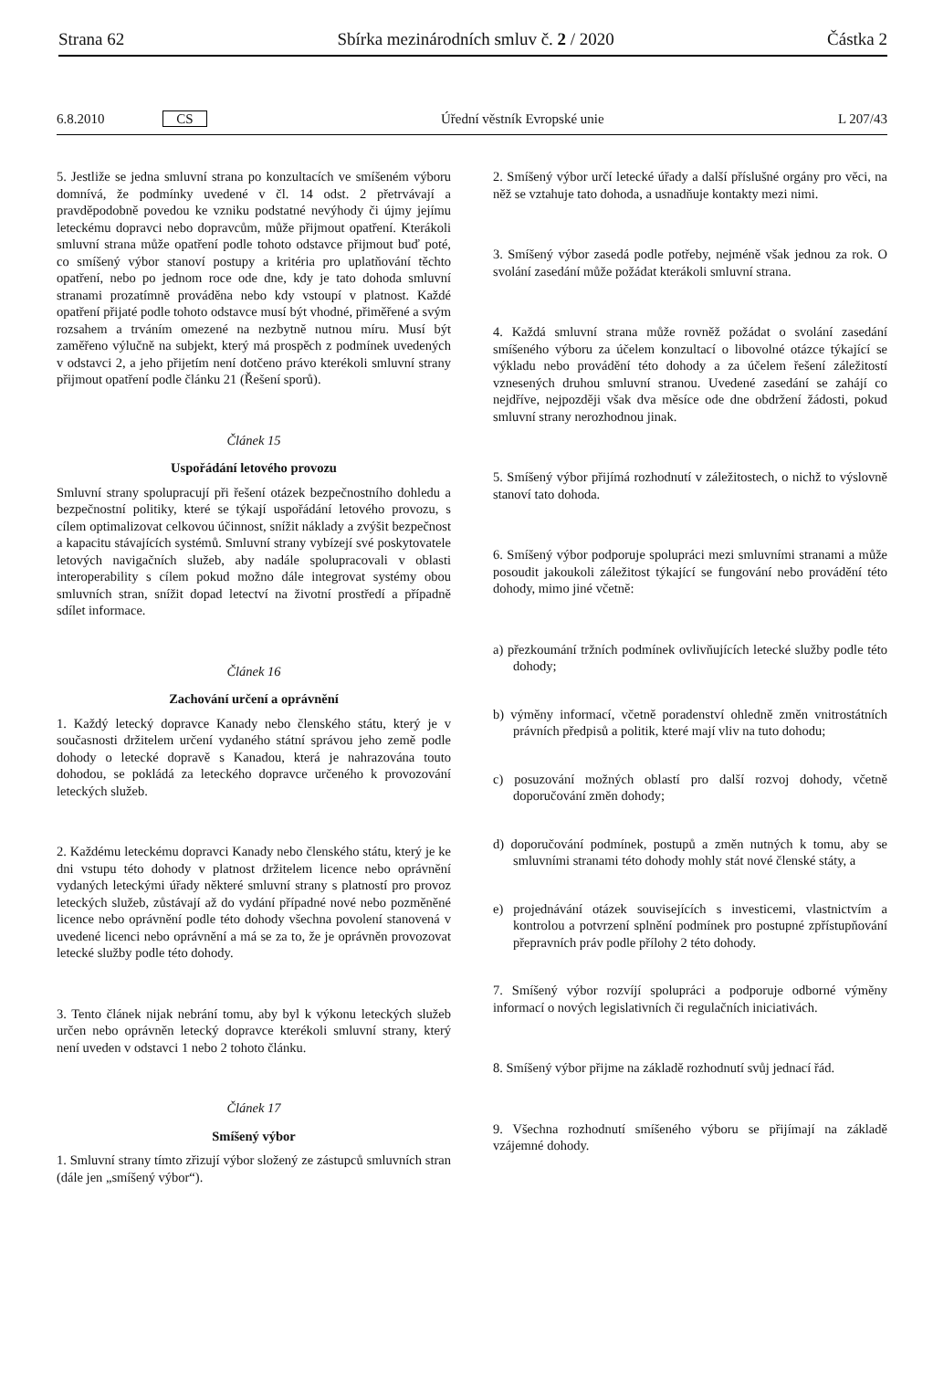Strana 62 Sbírka mezinárodních smluv č. 2 / 2020 Částka 2
6.8.2010 CS Úřední věstník Evropské unie L 207/43
5. Jestliže se jedna smluvní strana po konzultacích ve smíšeném výboru domnívá, že podmínky uvedené v čl. 14 odst. 2 přetrvávají a pravděpodobně povedou ke vzniku podstatné nevýhody či újmy jejímu leteckému dopravci nebo dopravcům, může přijmout opatření. Kterákoli smluvní strana může opatření podle tohoto odstavce přijmout buď poté, co smíšený výbor stanoví postupy a kritéria pro uplatňování těchto opatření, nebo po jednom roce ode dne, kdy je tato dohoda smluvní stranami prozatímně prováděna nebo kdy vstoupí v platnost. Každé opatření přijaté podle tohoto odstavce musí být vhodné, přiměřené a svým rozsahem a trváním omezené na nezbytně nutnou míru. Musí být zaměřeno výlučně na subjekt, který má prospěch z podmínek uvedených v odstavci 2, a jeho přijetím není dotčeno právo kterékoli smluvní strany přijmout opatření podle článku 21 (Řešení sporů).
Článek 15
Uspořádání letového provozu
Smluvní strany spolupracují při řešení otázek bezpečnostního dohledu a bezpečnostní politiky, které se týkají uspořádání letového provozu, s cílem optimalizovat celkovou účinnost, snížit náklady a zvýšit bezpečnost a kapacitu stávajících systémů. Smluvní strany vybízejí své poskytovatele letových navigačních služeb, aby nadále spolupracovali v oblasti interoperability s cílem pokud možno dále integrovat systémy obou smluvních stran, snížit dopad letectví na životní prostředí a případně sdílet informace.
Článek 16
Zachování určení a oprávnění
1. Každý letecký dopravce Kanady nebo členského státu, který je v současnosti držitelem určení vydaného státní správou jeho země podle dohody o letecké dopravě s Kanadou, která je nahrazována touto dohodou, se pokládá za leteckého dopravce určeného k provozování leteckých služeb.
2. Každému leteckému dopravci Kanady nebo členského státu, který je ke dni vstupu této dohody v platnost držitelem licence nebo oprávnění vydaných leteckými úřady některé smluvní strany s platností pro provoz leteckých služeb, zůstávají až do vydání případné nové nebo pozměněné licence nebo oprávnění podle této dohody všechna povolení stanovená v uvedené licenci nebo oprávnění a má se za to, že je oprávněn provozovat letecké služby podle této dohody.
3. Tento článek nijak nebrání tomu, aby byl k výkonu leteckých služeb určen nebo oprávněn letecký dopravce kterékoli smluvní strany, který není uveden v odstavci 1 nebo 2 tohoto článku.
Článek 17
Smíšený výbor
1. Smluvní strany tímto zřizují výbor složený ze zástupců smluvních stran (dále jen „smíšený výbor“).
2. Smíšený výbor určí letecké úřady a další příslušné orgány pro věci, na něž se vztahuje tato dohoda, a usnadňuje kontakty mezi nimi.
3. Smíšený výbor zasedá podle potřeby, nejméně však jednou za rok. O svolání zasedání může požádat kterákoli smluvní strana.
4. Každá smluvní strana může rovněž požádat o svolání zasedání smíšeného výboru za účelem konzultací o libovolné otázce týkající se výkladu nebo provádění této dohody a za účelem řešení záležitostí vznesených druhou smluvní stranou. Uvedené zasedání se zahájí co nejdříve, nejpozději však dva měsíce ode dne obdržení žádosti, pokud smluvní strany nerozhodnou jinak.
5. Smíšený výbor přijímá rozhodnutí v záležitostech, o nichž to výslovně stanoví tato dohoda.
6. Smíšený výbor podporuje spolupráci mezi smluvními stranami a může posoudit jakoukoli záležitost týkající se fungování nebo provádění této dohody, mimo jiné včetně:
a) přezkoumání tržních podmínek ovlivňujících letecké služby podle této dohody;
b) výměny informací, včetně poradenství ohledně změn vnitrostátních právních předpisů a politik, které mají vliv na tuto dohodu;
c) posuzování možných oblastí pro další rozvoj dohody, včetně doporučování změn dohody;
d) doporučování podmínek, postupů a změn nutných k tomu, aby se smluvními stranami této dohody mohly stát nové členské státy, a
e) projednávání otázek souvisejících s investicemi, vlastnictvím a kontrolou a potvrzení splnění podmínek pro postupné zpřístupňování přepravních práv podle přílohy 2 této dohody.
7. Smíšený výbor rozvíjí spolupráci a podporuje odborné výměny informací o nových legislativních či regulačních iniciativách.
8. Smíšený výbor přijme na základě rozhodnutí svůj jednací řád.
9. Všechna rozhodnutí smíšeného výboru se přijímají na základě vzájemné dohody.